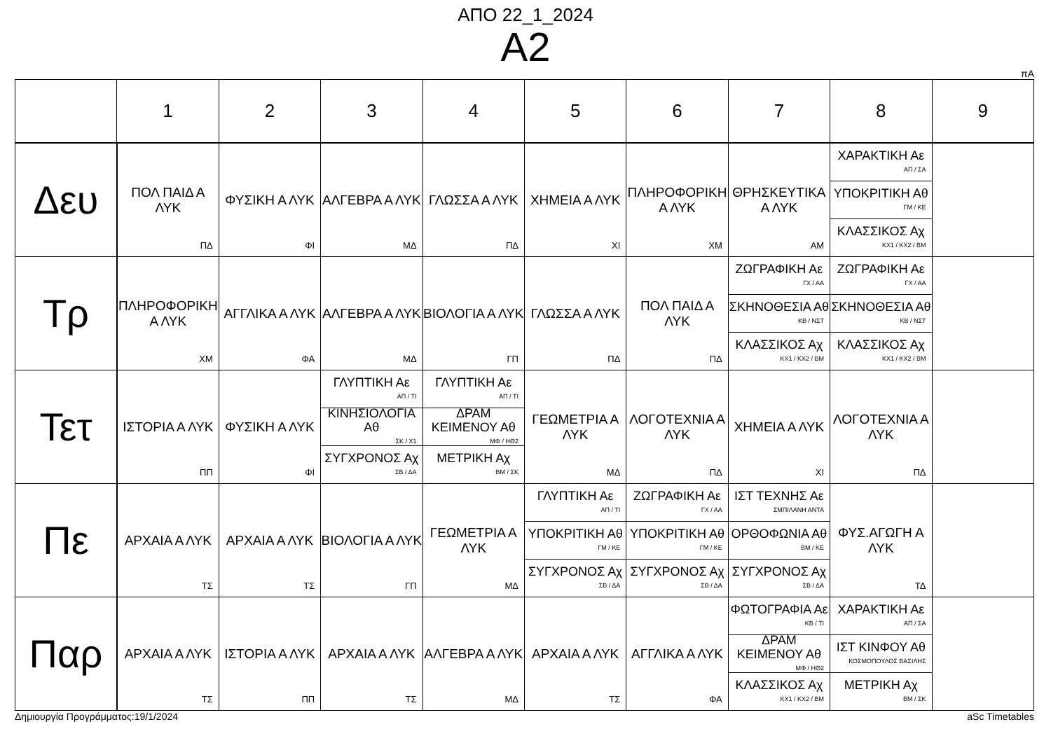ΑΠΟ 22_1_2024
Α2
πΑ
| | 1 | 2 | 3 | 4 | 5 | 6 | 7 | 8 | 9 |
| --- | --- | --- | --- | --- | --- | --- | --- | --- | --- |
| Δευ | ΠΟΛ ΠΑΙΔ Α ΛΥΚ ΠΔ | ΦΥΣΙΚΗ Α ΛΥΚ ΦΙ | ΑΛΓΕΒΡΑ Α ΛΥΚ ΜΔ | ΓΛΩΣΣΑ Α ΛΥΚ ΠΔ | ΧΗΜΕΙΑ Α ΛΥΚ ΧΙ | ΠΛΗΡΟΦΟΡΙΚΗ Α ΛΥΚ ΧΜ | ΘΡΗΣΚΕΥΤΙΚΑ Α ΛΥΚ ΑΜ | ΧΑΡΑΚΤΙΚΗ Αε ΑΠ / ΣΑ ΥΠΟΚΡΙΤΙΚΗ Αθ ΓΜ / ΚΕ ΚΛΑΣΣΙΚΟΣ Αχ ΚΧ1 / ΚΧ2 / ΒΜ | |
| Τρ | ΠΛΗΡΟΦΟΡΙΚΗ Α ΛΥΚ ΧΜ | ΑΓΓΛΙΚΑ Α ΛΥΚ ΦΑ | ΑΛΓΕΒΡΑ Α ΛΥΚ ΜΔ | ΒΙΟΛΟΓΙΑ Α ΛΥΚ ΓΠ | ΓΛΩΣΣΑ Α ΛΥΚ ΠΔ | ΠΟΛ ΠΑΙΔ Α ΛΥΚ ΠΔ | ΖΩΓΡΑΦΙΚΗ Αε ΓΧ / ΑΑ ΣΚΗΝΟΘΕΣΙΑ Αθ ΚΒ / ΝΣΤ ΚΛΑΣΣΙΚΟΣ Αχ ΚΧ1 / ΚΧ2 / ΒΜ | ΖΩΓΡΑΦΙΚΗ Αε ΓΧ / ΑΑ ΣΚΗΝΟΘΕΣΙΑ Αθ ΚΒ / ΝΣΤ ΚΛΑΣΣΙΚΟΣ Αχ ΚΧ1 / ΚΧ2 / ΒΜ | |
| Τετ | ΙΣΤΟΡΙΑ Α ΛΥΚ ΠΠ | ΦΥΣΙΚΗ Α ΛΥΚ ΦΙ | ΓΛΥΠΤΙΚΗ Αε ΑΠ / ΤΙ ΚΙΝΗΣΙΟΛΟΓΙΑ Αθ ΣΚ / Χ1 ΣΥΓΧΡΟΝΟΣ Αχ ΣΒ / ΔΑ | ΓΛΥΠΤΙΚΗ Αε ΑΠ / ΤΙ ΔΡΑΜ ΚΕΙΜΕΝΟΥ Αθ ΜΦ / ΗΘ2 ΜΕΤΡΙΚΗ Αχ ΒΜ / ΣΚ | ΓΕΩΜΕΤΡΙΑ Α ΛΥΚ ΜΔ | ΛΟΓΟΤΕΧΝΙΑ Α ΛΥΚ ΠΔ | ΧΗΜΕΙΑ Α ΛΥΚ ΧΙ | ΛΟΓΟΤΕΧΝΙΑ Α ΛΥΚ ΠΔ | |
| Πε | ΑΡΧΑΙΑ Α ΛΥΚ ΤΣ | ΑΡΧΑΙΑ Α ΛΥΚ ΤΣ | ΒΙΟΛΟΓΙΑ Α ΛΥΚ ΓΠ | ΓΕΩΜΕΤΡΙΑ Α ΛΥΚ ΜΔ | ΓΛΥΠΤΙΚΗ Αε ΑΠ / ΤΙ ΥΠΟΚΡΙΤΙΚΗ Αθ ΓΜ / ΚΕ ΣΥΓΧΡΟΝΟΣ Αχ ΣΒ / ΔΑ | ΖΩΓΡΑΦΙΚΗ Αε ΓΧ / ΑΑ ΥΠΟΚΡΙΤΙΚΗ Αθ ΓΜ / ΚΕ ΣΥΓΧΡΟΝΟΣ Αχ ΣΒ / ΔΑ | ΙΣΤ ΤΕΧΝΗΣ Αε ΣΜΠΙΛΑΝΗ ΑΝΤΑ ΟΡΘΟΦΩΝΙΑ Αθ ΒΜ / ΚΕ ΣΥΓΧΡΟΝΟΣ Αχ ΣΒ / ΔΑ | ΦΥΣ.ΑΓΩΓΗ Α ΛΥΚ ΤΔ | |
| Παρ | ΑΡΧΑΙΑ Α ΛΥΚ ΤΣ | ΙΣΤΟΡΙΑ Α ΛΥΚ ΠΠ | ΑΡΧΑΙΑ Α ΛΥΚ ΤΣ | ΑΛΓΕΒΡΑ Α ΛΥΚ ΜΔ | ΑΡΧΑΙΑ Α ΛΥΚ ΤΣ | ΑΓΓΛΙΚΑ Α ΛΥΚ ΦΑ | ΦΩΤΟΓΡΑΦΙΑ Αε ΚΒ / ΤΙ ΔΡΑΜ ΚΕΙΜΕΝΟΥ Αθ ΜΦ / ΗΘ2 ΚΛΑΣΣΙΚΟΣ Αχ ΚΧ1 / ΚΧ2 / ΒΜ | ΧΑΡΑΚΤΙΚΗ Αε ΑΠ / ΣΑ ΙΣΤ ΚΙΝΦΟΥ Αθ ΚΟΣΜΟΠΟΥΛΟΣ ΒΑΣΙΛΗΣ ΜΕΤΡΙΚΗ Αχ ΒΜ / ΣΚ | |
Δημιουργία Προγράμματος:19/1/2024 aSc Timetables